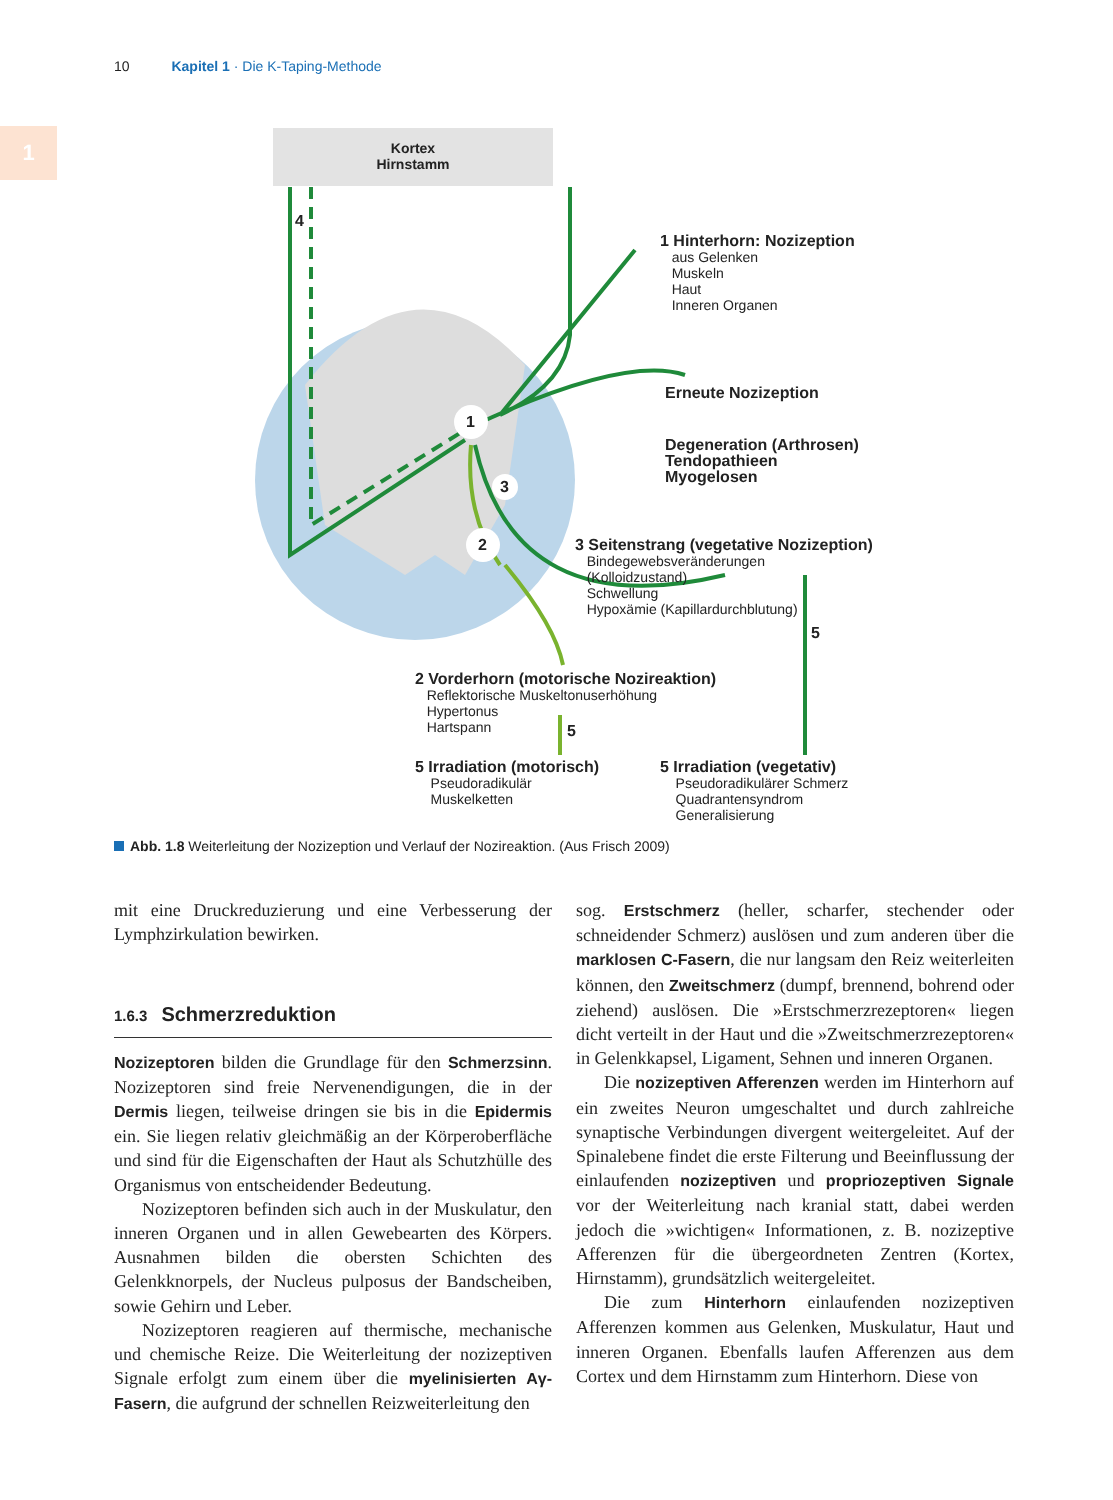10 Kapitel 1 · Die K-Taping-Methode
1
Kortex
Hirnstamm
4
1
3
2
1 Hinterhorn: Nozizeption
aus Gelenken
Muskeln
Haut
Inneren Organen
Erneute Nozizeption
Degeneration (Arthrosen)
Tendopathieen
Myogelosen
3 Seitenstrang (vegetative Nozizeption)
Bindegewebsveränderungen
(Kolloidzustand)
Schwellung
Hypoxämie (Kapillardurchblutung)
5
2 Vorderhorn (motorische Nozireaktion)
Reflektorische Muskeltonuserhöhung
Hypertonus
Hartspann
5
5 Irradiation (motorisch)
Pseudoradikulär
Muskelketten
5 Irradiation (vegetativ)
Pseudoradikulärer Schmerz
Quadrantensyndrom
Generalisierung
Abb. 1.8 Weiterleitung der Nozizeption und Verlauf der Nozireaktion. (Aus Frisch 2009)
mit eine Druckreduzierung und eine Verbesserung der Lymphzirkulation bewirken.
1.6.3 Schmerzreduktion
Nozizeptoren bilden die Grundlage für den Schmerzsinn. Nozizeptoren sind freie Nervenendigungen, die in der Dermis liegen, teilweise dringen sie bis in die Epidermis ein. Sie liegen relativ gleichmäßig an der Körperoberfläche und sind für die Eigenschaften der Haut als Schutzhülle des Organismus von entscheidender Bedeutung.
Nozizeptoren befinden sich auch in der Muskulatur, den inneren Organen und in allen Gewebearten des Körpers. Ausnahmen bilden die obersten Schichten des Gelenkknorpels, der Nucleus pulposus der Bandscheiben, sowie Gehirn und Leber.
Nozizeptoren reagieren auf thermische, mechanische und chemische Reize. Die Weiterleitung der nozizeptiven Signale erfolgt zum einem über die myelinisierten Aγ-Fasern, die aufgrund der schnellen Reizweiterleitung den
sog. Erstschmerz (heller, scharfer, stechender oder schneidender Schmerz) auslösen und zum anderen über die marklosen C-Fasern, die nur langsam den Reiz weiterleiten können, den Zweitschmerz (dumpf, brennend, bohrend oder ziehend) auslösen. Die »Erstschmerzrezeptoren« liegen dicht verteilt in der Haut und die »Zweitschmerzrezeptoren« in Gelenkkapsel, Ligament, Sehnen und inneren Organen.
Die nozizeptiven Afferenzen werden im Hinterhorn auf ein zweites Neuron umgeschaltet und durch zahlreiche synaptische Verbindungen divergent weitergeleitet. Auf der Spinalebene findet die erste Filterung und Beeinflussung der einlaufenden nozizeptiven und propriozeptiven Signale vor der Weiterleitung nach kranial statt, dabei werden jedoch die »wichtigen« Informationen, z. B. nozizeptive Afferenzen für die übergeordneten Zentren (Kortex, Hirnstamm), grundsätzlich weitergeleitet.
Die zum Hinterhorn einlaufenden nozizeptiven Afferenzen kommen aus Gelenken, Muskulatur, Haut und inneren Organen. Ebenfalls laufen Afferenzen aus dem Cortex und dem Hirnstamm zum Hinterhorn. Diese von